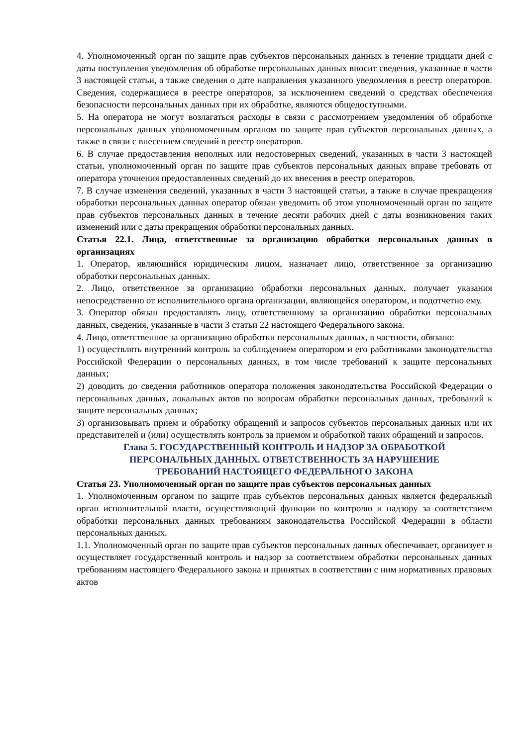4. Уполномоченный орган по защите прав субъектов персональных данных в течение тридцати дней с даты поступления уведомления об обработке персональных данных вносит сведения, указанные в части 3 настоящей статьи, а также сведения о дате направления указанного уведомления в реестр операторов. Сведения, содержащиеся в реестре операторов, за исключением сведений о средствах обеспечения безопасности персональных данных при их обработке, являются общедоступными.
5. На оператора не могут возлагаться расходы в связи с рассмотрением уведомления об обработке персональных данных уполномоченным органом по защите прав субъектов персональных данных, а также в связи с внесением сведений в реестр операторов.
6. В случае предоставления неполных или недостоверных сведений, указанных в части 3 настоящей статьи, уполномоченный орган по защите прав субъектов персональных данных вправе требовать от оператора уточнения предоставленных сведений до их внесения в реестр операторов.
7. В случае изменения сведений, указанных в части 3 настоящей статьи, а также в случае прекращения обработки персональных данных оператор обязан уведомить об этом уполномоченный орган по защите прав субъектов персональных данных в течение десяти рабочих дней с даты возникновения таких изменений или с даты прекращения обработки персональных данных.
Статья 22.1. Лица, ответственные за организацию обработки персональных данных в организациях
1. Оператор, являющийся юридическим лицом, назначает лицо, ответственное за организацию обработки персональных данных.
2. Лицо, ответственное за организацию обработки персональных данных, получает указания непосредственно от исполнительного органа организации, являющейся оператором, и подотчетно ему.
3. Оператор обязан предоставлять лицу, ответственному за организацию обработки персональных данных, сведения, указанные в части 3 статьи 22 настоящего Федерального закона.
4. Лицо, ответственное за организацию обработки персональных данных, в частности, обязано:
1) осуществлять внутренний контроль за соблюдением оператором и его работниками законодательства Российской Федерации о персональных данных, в том числе требований к защите персональных данных;
2) доводить до сведения работников оператора положения законодательства Российской Федерации о персональных данных, локальных актов по вопросам обработки персональных данных, требований к защите персональных данных;
3) организовывать прием и обработку обращений и запросов субъектов персональных данных или их представителей и (или) осуществлять контроль за приемом и обработкой таких обращений и запросов.
Глава 5. ГОСУДАРСТВЕННЫЙ КОНТРОЛЬ И НАДЗОР ЗА ОБРАБОТКОЙ
ПЕРСОНАЛЬНЫХ ДАННЫХ. ОТВЕТСТВЕННОСТЬ ЗА НАРУШЕНИЕ
ТРЕБОВАНИЙ НАСТОЯЩЕГО ФЕДЕРАЛЬНОГО ЗАКОНА
Статья 23. Уполномоченный орган по защите прав субъектов персональных данных
1. Уполномоченным органом по защите прав субъектов персональных данных является федеральный орган исполнительной власти, осуществляющий функции по контролю и надзору за соответствием обработки персональных данных требованиям законодательства Российской Федерации в области персональных данных.
1.1. Уполномоченный орган по защите прав субъектов персональных данных обеспечивает, организует и осуществляет государственный контроль и надзор за соответствием обработки персональных данных требованиям настоящего Федерального закона и принятых в соответствии с ним нормативных правовых актов